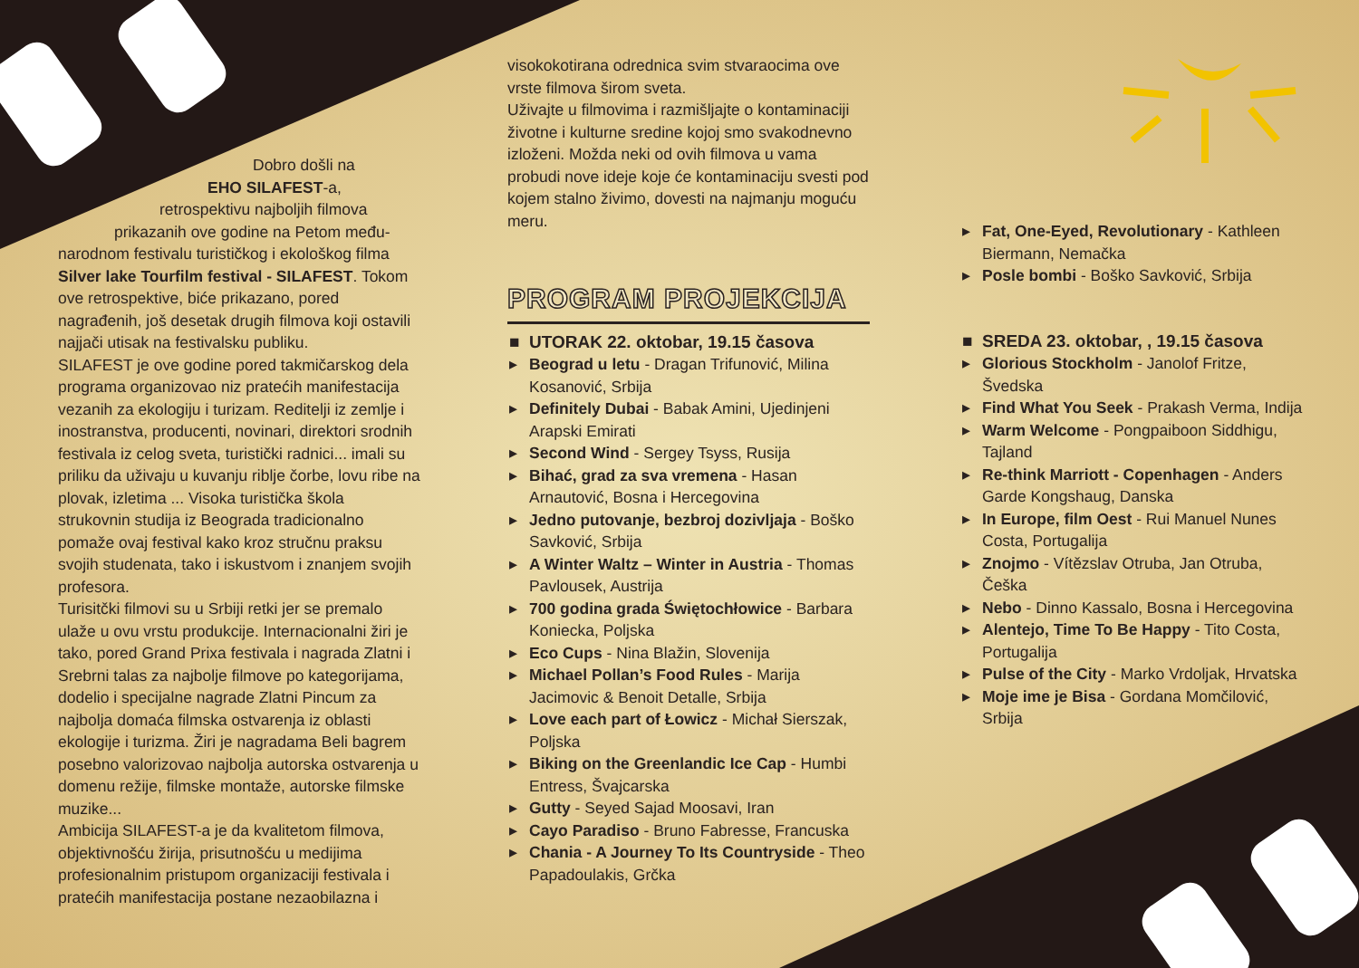Dobro došli na
EHO SILAFEST-a,
retrospektivu najboljih filmova
prikazanih ove godine na Petom među-
narodnom festivalu turističkog i ekološkog filma Silver lake Tourfilm festival - SILAFEST. Tokom ove retrospektive, biće prikazano, pored nagrađenih, još desetak drugih filmova koji ostavili najjači utisak na festivalsku publiku.
SILAFEST je ove godine pored takmičarskog dela programa organizovao niz pratećih manifestacija vezanih za ekologiju i turizam. Reditelji iz zemlje i inostranstva, producenti, novinari, direktori srodnih festivala iz celog sveta, turistički radnici... imali su priliku da uživaju u kuvanju riblje čorbe, lovu ribe na plovak, izletima ... Visoka turistička škola strukovnin studija iz Beograda tradicionalno pomaže ovaj festival kako kroz stručnu praksu svojih studenata, tako i iskustvom i znanjem svojih profesora.
Turisitčki filmovi su u Srbiji retki jer se premalo ulaže u ovu vrstu produkcije. Internacionalni žiri je tako, pored Grand Prixa festivala i nagrada Zlatni i Srebrni talas za najbolje filmove po kategorijama, dodelio i specijalne nagrade Zlatni Pincum za najbolja domaća filmska ostvarenja iz oblasti ekologije i turizma. Žiri je nagradama Beli bagrem posebno valorizovao najbolja autorska ostvarenja u domenu režije, filmske montaže, autorske filmske muzike...
Ambicija SILAFEST-a je da kvalitetom filmova, objektivnošću žirija, prisutnošću u medijima profesionalnim pristupom organizaciji festivala i pratećih manifestacija postane nezaobilazna i
visokokotirana odrednica svim stvaraocima ove vrste filmova širom sveta.
Uživajte u filmovima i razmišljajte o kontaminaciji životne i kulturne sredine kojoj smo svakodnevno izloženi. Možda neki od ovih filmova u vama probudi nove ideje koje će kontaminaciju svesti pod kojem stalno živimo, dovesti na najmanju moguću meru.
PROGRAM PROJEKCIJA
■ UTORAK 22. oktobar, 19.15 časova
▸ Beograd u letu - Dragan Trifunović, Milina Kosanović, Srbija
▸ Definitely Dubai - Babak Amini, Ujedinjeni Arapski Emirati
▸ Second Wind - Sergey Tsyss, Rusija
▸ Bihać, grad za sva vremena - Hasan Arnautović, Bosna i Hercegovina
▸ Jedno putovanje, bezbroj dozivljaja - Boško Savković, Srbija
▸ A Winter Waltz – Winter in Austria - Thomas Pavlousek, Austrija
▸ 700 godina grada Świętochłowice - Barbara Koniecka, Poljska
▸ Eco Cups - Nina Blažin, Slovenija
▸ Michael Pollan’s Food Rules - Marija Jacimovic & Benoit Detalle, Srbija
▸ Love each part of Łowicz - Michał Sierszak, Poljska
▸ Biking on the Greenlandic Ice Cap - Humbi Entress, Švajcarska
▸ Gutty - Seyed Sajad Moosavi, Iran
▸ Cayo Paradiso - Bruno Fabresse, Francuska
▸ Chania - A Journey To Its Countryside - Theo Papadoulakis, Grčka
▸ Fat, One-Eyed, Revolutionary - Kathleen Biermann, Nemačka
▸ Posle bombi - Boško Savković, Srbija
■ SREDA 23. oktobar, , 19.15 časova
▸ Glorious Stockholm - Janolof Fritze, Švedska
▸ Find What You Seek - Prakash Verma, Indija
▸ Warm Welcome - Pongpaiboon Siddhigu, Tajland
▸ Re-think Marriott - Copenhagen - Anders Garde Kongshaug, Danska
▸ In Europe, film Oest - Rui Manuel Nunes Costa, Portugalija
▸ Znojmo - Vítězslav Otruba, Jan Otruba, Češka
▸ Nebo - Dinno Kassalo, Bosna i Hercegovina
▸ Alentejo, Time To Be Happy - Tito Costa, Portugalija
▸ Pulse of the City - Marko Vrdoljak, Hrvatska
▸ Moje ime je Bisa - Gordana Momčilović, Srbija